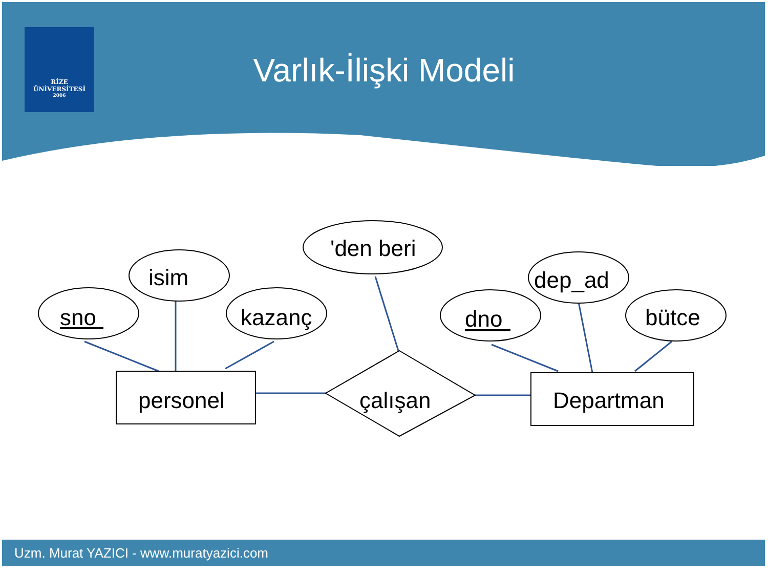RİZE
ÜNİVERSİTESİ
2006
Varlık-İlişki Modeli
sno
isim
kazanç
'den beri
dno
dep_ad
bütce
personel
çalışan
Departman
Uzm. Murat YAZICI - www.muratyazici.com